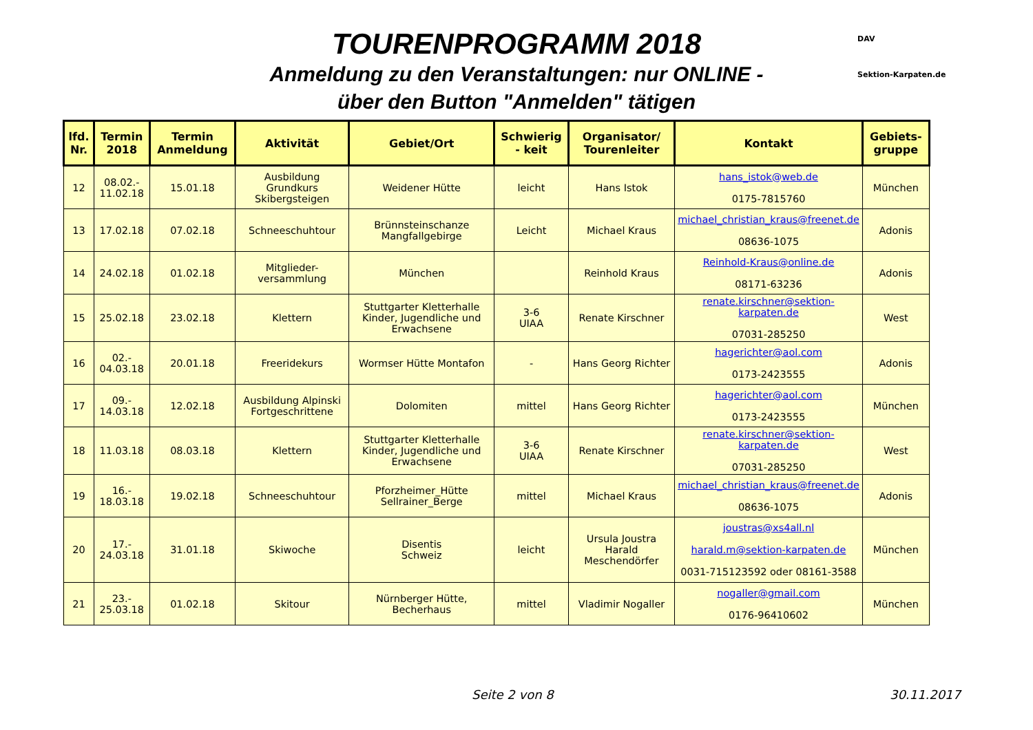DAV
Sektion-Karpaten.de
TOURENPROGRAMM 2018
Anmeldung zu den Veranstaltungen: nur ONLINE -
über den Button "Anmelden" tätigen
| lfd. Nr. | Termin 2018 | Termin Anmeldung | Aktivität | Gebiet/Ort | Schwierig - keit | Organisator/ Tourenleiter | Kontakt | Gebiets-gruppe |
| --- | --- | --- | --- | --- | --- | --- | --- | --- |
| 12 | 08.02.- 11.02.18 | 15.01.18 | Ausbildung Grundkurs Skibergsteigen | Weidener Hütte | leicht | Hans Istok | hans_istok@web.de 0175-7815760 | München |
| 13 | 17.02.18 | 07.02.18 | Schneeschuhtour | Brünnsteinschanze Mangfallgebirge | Leicht | Michael Kraus | michael_christian_kraus@freenet.de 08636-1075 | Adonis |
| 14 | 24.02.18 | 01.02.18 | Mitglieder-versammlung | München | | Reinhold Kraus | Reinhold-Kraus@online.de 08171-63236 | Adonis |
| 15 | 25.02.18 | 23.02.18 | Klettern | Stuttgarter Kletterhalle Kinder, Jugendliche und Erwachsene | 3-6 UIAA | Renate Kirschner | renate.kirschner@sektion-karpaten.de 07031-285250 | West |
| 16 | 02.- 04.03.18 | 20.01.18 | Freeridekurs | Wormser Hütte Montafon | - | Hans Georg Richter | hagerichter@aol.com 0173-2423555 | Adonis |
| 17 | 09.- 14.03.18 | 12.02.18 | Ausbildung Alpinski Fortgeschrittene | Dolomiten | mittel | Hans Georg Richter | hagerichter@aol.com 0173-2423555 | München |
| 18 | 11.03.18 | 08.03.18 | Klettern | Stuttgarter Kletterhalle Kinder, Jugendliche und Erwachsene | 3-6 UIAA | Renate Kirschner | renate.kirschner@sektion-karpaten.de 07031-285250 | West |
| 19 | 16.- 18.03.18 | 19.02.18 | Schneeschuhtour | Pforzheimer_Hütte Sellrainer_Berge | mittel | Michael Kraus | michael_christian_kraus@freenet.de 08636-1075 | Adonis |
| 20 | 17.- 24.03.18 | 31.01.18 | Skiwoche | Disentis Schweiz | leicht | Ursula Joustra Harald Meschendörfer | joustras@xs4all.nl harald.m@sektion-karpaten.de 0031-715123592 oder 08161-3588 | München |
| 21 | 23.- 25.03.18 | 01.02.18 | Skitour | Nürnberger Hütte, Becherhaus | mittel | Vladimir Nogaller | nogaller@gmail.com 0176-96410602 | München |
Seite 2 von 8 30.11.2017